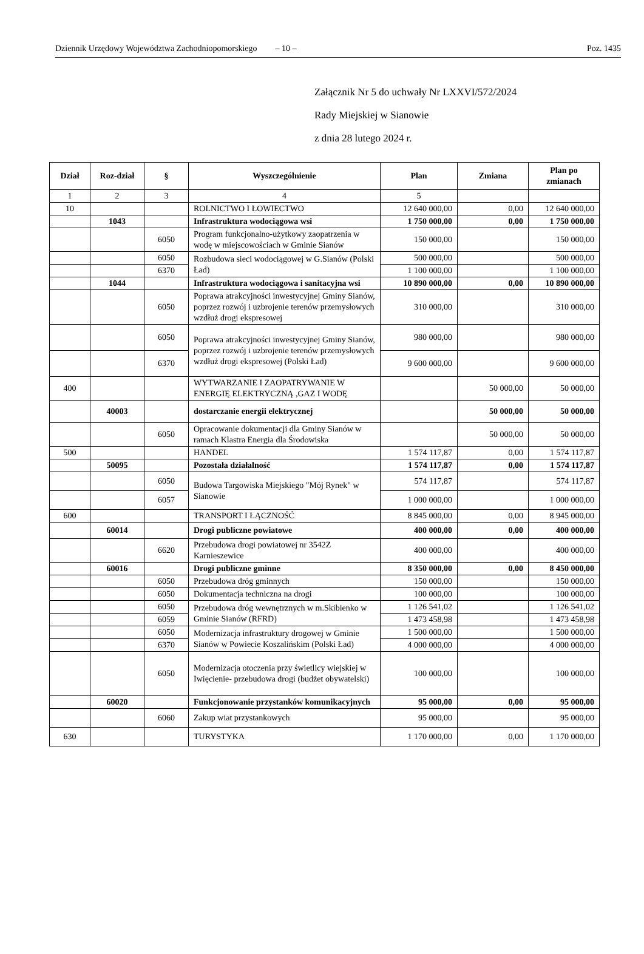Dziennik Urzędowy Województwa Zachodniopomorskiego – 10 – Poz. 1435
Załącznik Nr 5 do uchwały Nr LXXVI/572/2024
Rady Miejskiej w Sianowie
z dnia 28 lutego 2024 r.
| Dział | Roz-dział | § | Wyszczególnienie | Plan | Zmiana | Plan po zmianach |
| --- | --- | --- | --- | --- | --- | --- |
| 1 | 2 | 3 | 4 | 5 | | |
| 10 | | | ROLNICTWO I ŁOWIECTWO | 12 640 000,00 | 0,00 | 12 640 000,00 |
| | 1043 | | Infrastruktura wodociągowa wsi | 1 750 000,00 | 0,00 | 1 750 000,00 |
| | | 6050 | Program funkcjonalno-użytkowy zaopatrzenia w wodę w miejscowościach w Gminie Sianów | 150 000,00 | | 150 000,00 |
| | | 6050 | Rozbudowa sieci wodociągowej w G.Sianów (Polski Ład) | 500 000,00 | | 500 000,00 |
| | | 6370 | | 1 100 000,00 | | 1 100 000,00 |
| | 1044 | | Infrastruktura wodociągowa i sanitacyjna wsi | 10 890 000,00 | 0,00 | 10 890 000,00 |
| | | 6050 | Poprawa atrakcyjności inwestycyjnej Gminy Sianów, poprzez rozwój i uzbrojenie terenów przemysłowych wzdłuż drogi ekspresowej | 310 000,00 | | 310 000,00 |
| | | 6050 | Poprawa atrakcyjności inwestycyjnej Gminy Sianów, poprzez rozwój i uzbrojenie terenów przemysłowych wzdłuż drogi ekspresowej (Polski Ład) | 980 000,00 | | 980 000,00 |
| | | 6370 | | 9 600 000,00 | | 9 600 000,00 |
| 400 | | | WYTWARZANIE I ZAOPATRYWANIE W ENERGIĘ ELEKTRYCZNĄ ,GAZ I WODĘ | | 50 000,00 | 50 000,00 |
| | 40003 | | dostarczanie energii elektrycznej | | 50 000,00 | 50 000,00 |
| | | 6050 | Opracowanie dokumentacji dla Gminy Sianów w ramach Klastra Energia dla Środowiska | | 50 000,00 | 50 000,00 |
| 500 | | | HANDEL | 1 574 117,87 | 0,00 | 1 574 117,87 |
| | 50095 | | Pozostała działalność | 1 574 117,87 | 0,00 | 1 574 117,87 |
| | | 6050 | Budowa Targowiska Miejskiego "Mój Rynek" w Sianowie | 574 117,87 | | 574 117,87 |
| | | 6057 | | 1 000 000,00 | | 1 000 000,00 |
| 600 | | | TRANSPORT I ŁĄCZNOŚĆ | 8 845 000,00 | 0,00 | 8 945 000,00 |
| | 60014 | | Drogi publiczne powiatowe | 400 000,00 | 0,00 | 400 000,00 |
| | | 6620 | Przebudowa drogi powiatowej nr 3542Z Karnieszewice | 400 000,00 | | 400 000,00 |
| | 60016 | | Drogi publiczne gminne | 8 350 000,00 | 0,00 | 8 450 000,00 |
| | | 6050 | Przebudowa dróg gminnych | 150 000,00 | | 150 000,00 |
| | | 6050 | Dokumentacja techniczna na drogi | 100 000,00 | | 100 000,00 |
| | | 6050 | Przebudowa dróg wewnętrznych w m.Skibienko w Gminie Sianów (RFRD) | 1 126 541,02 | | 1 126 541,02 |
| | | 6059 | | 1 473 458,98 | | 1 473 458,98 |
| | | 6050 | Modernizacja infrastruktury drogowej w Gminie Sianów w Powiecie Koszalińskim (Polski Ład) | 1 500 000,00 | | 1 500 000,00 |
| | | 6370 | | 4 000 000,00 | | 4 000 000,00 |
| | | 6050 | Modernizacja otoczenia przy świetlicy wiejskiej w Iwięcienie- przebudowa drogi (budżet obywatelski) | 100 000,00 | | 100 000,00 |
| | 60020 | | Funkcjonowanie przystanków komunikacyjnych | 95 000,00 | 0,00 | 95 000,00 |
| | | 6060 | Zakup wiat przystankowych | 95 000,00 | | 95 000,00 |
| 630 | | | TURYSTYKA | 1 170 000,00 | 0,00 | 1 170 000,00 |